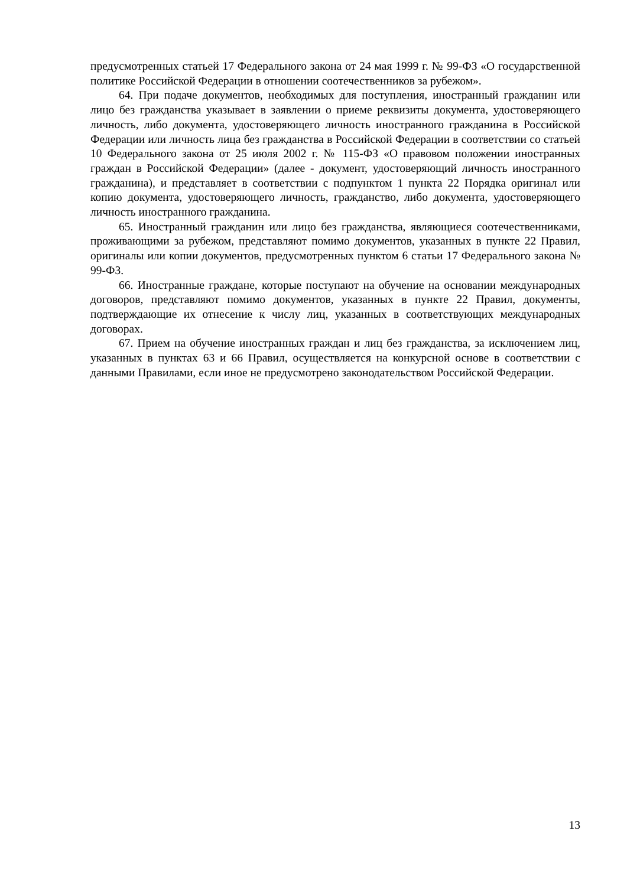предусмотренных статьей 17 Федерального закона от 24 мая 1999 г. № 99-ФЗ «О государственной политике Российской Федерации в отношении соотечественников за рубежом».
64. При подаче документов, необходимых для поступления, иностранный гражданин или лицо без гражданства указывает в заявлении о приеме реквизиты документа, удостоверяющего личность, либо документа, удостоверяющего личность иностранного гражданина в Российской Федерации или личность лица без гражданства в Российской Федерации в соответствии со статьей 10 Федерального закона от 25 июля 2002 г. № 115-ФЗ «О правовом положении иностранных граждан в Российской Федерации» (далее - документ, удостоверяющий личность иностранного гражданина), и представляет в соответствии с подпунктом 1 пункта 22 Порядка оригинал или копию документа, удостоверяющего личность, гражданство, либо документа, удостоверяющего личность иностранного гражданина.
65. Иностранный гражданин или лицо без гражданства, являющиеся соотечественниками, проживающими за рубежом, представляют помимо документов, указанных в пункте 22 Правил, оригиналы или копии документов, предусмотренных пунктом 6 статьи 17 Федерального закона № 99-ФЗ.
66. Иностранные граждане, которые поступают на обучение на основании международных договоров, представляют помимо документов, указанных в пункте 22 Правил, документы, подтверждающие их отнесение к числу лиц, указанных в соответствующих международных договорах.
67. Прием на обучение иностранных граждан и лиц без гражданства, за исключением лиц, указанных в пунктах 63 и 66 Правил, осуществляется на конкурсной основе в соответствии с данными Правилами, если иное не предусмотрено законодательством Российской Федерации.
13